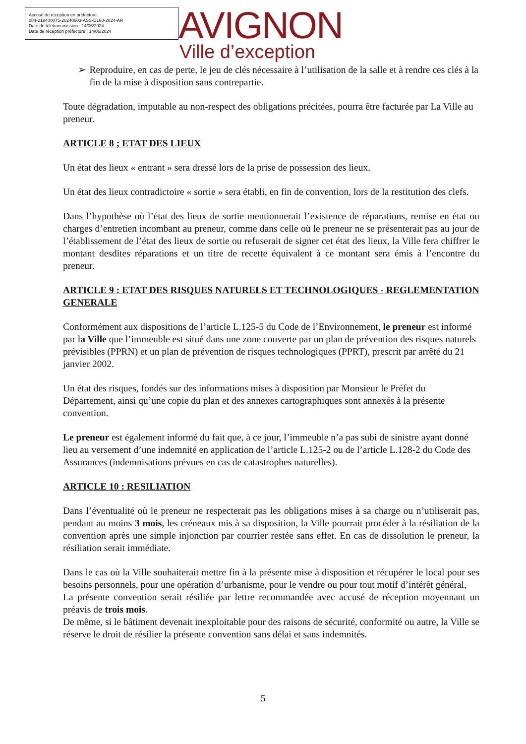Accusé de réception en préfecture
084-218400075-20240603-ASS-D160-2024-AR
Date de télétransmission : 14/06/2024
Date de réception préfecture : 14/06/2024
AVIGNON
Ville d’exception
➢ Reproduire, en cas de perte, le jeu de clés nécessaire à l’utilisation de la salle et à rendre ces clés à la fin de la mise à disposition sans contrepartie.
Toute dégradation, imputable au non-respect des obligations précitées, pourra être facturée par La Ville au preneur.
ARTICLE 8 ; ETAT DES LIEUX
Un état des lieux « entrant » sera dressé lors de la prise de possession des lieux.
Un état des lieux contradictoire « sortie » sera établi, en fin de convention, lors de la restitution des clefs.
Dans l’hypothèse où l’état des lieux de sortie mentionnerait l’existence de réparations, remise en état ou charges d’entretien incombant au preneur, comme dans celle où le preneur ne se présenterait pas au jour de l’établissement de l’état des lieux de sortie ou refuserait de signer cet état des lieux, la Ville fera chiffrer le montant desdites réparations et un titre de recette équivalent à ce montant sera émis à l’encontre du preneur.
ARTICLE 9 : ETAT DES RISQUES NATURELS ET TECHNOLOGIQUES - REGLEMENTATION GENERALE
Conformément aux dispositions de l’article L.125-5 du Code de l’Environnement, le preneur est informé par la Ville que l’immeuble est situé dans une zone couverte par un plan de prévention des risques naturels prévisibles (PPRN) et un plan de prévention de risques technologiques (PPRT), prescrit par arrêté du 21 janvier 2002.
Un état des risques, fondés sur des informations mises à disposition par Monsieur le Préfet du Département, ainsi qu’une copie du plan et des annexes cartographiques sont annexés à la présente convention.
Le preneur est également informé du fait que, à ce jour, l’immeuble n’a pas subi de sinistre ayant donné lieu au versement d’une indemnité en application de l’article L.125-2 ou de l’article L.128-2 du Code des Assurances (indemnisations prévues en cas de catastrophes naturelles).
ARTICLE 10 : RESILIATION
Dans l’éventualité où le preneur ne respecterait pas les obligations mises à sa charge ou n’utiliserait pas, pendant au moins 3 mois, les créneaux mis à sa disposition, la Ville pourrait procéder à la résiliation de la convention après une simple injonction par courrier restée sans effet. En cas de dissolution le preneur, la résiliation serait immédiate.
Dans le cas où la Ville souhaiterait mettre fin à la présente mise à disposition et récupérer le local pour ses besoins personnels, pour une opération d’urbanisme, pour le vendre ou pour tout motif d’intérêt général,
La présente convention serait résiliée par lettre recommandée avec accusé de réception moyennant un préavis de trois mois.
De même, si le bâtiment devenait inexploitable pour des raisons de sécurité, conformité ou autre, la Ville se réserve le droit de résilier la présente convention sans délai et sans indemnités.
5